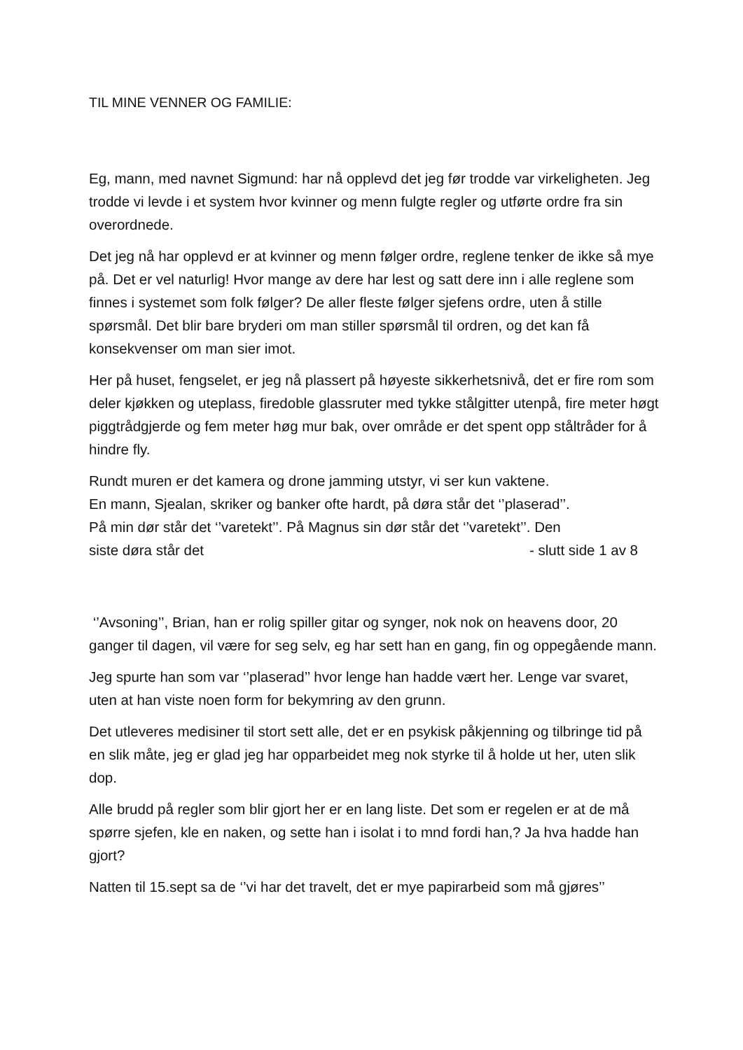TIL MINE VENNER OG FAMILIE:
Eg, mann, med navnet Sigmund: har nå opplevd det jeg før trodde var virkeligheten. Jeg trodde vi levde i et system hvor kvinner og menn fulgte regler og utførte ordre fra sin overordnede.
Det jeg nå har opplevd er at kvinner og menn følger ordre, reglene tenker de ikke så mye på. Det er vel naturlig! Hvor mange av dere har lest og satt dere inn i alle reglene som finnes i systemet som folk følger? De aller fleste følger sjefens ordre, uten å stille spørsmål. Det blir bare bryderi om man stiller spørsmål til ordren, og det kan få konsekvenser om man sier imot.
Her på huset, fengselet, er jeg nå plassert på høyeste sikkerhetsnivå, det er fire rom som deler kjøkken og uteplass, firedoble glassruter med tykke stålgitter utenpå, fire meter høgt piggtrådgjerde og fem meter høg mur bak, over område er det spent opp ståltråder for å hindre fly.
Rundt muren er det kamera og drone jamming utstyr, vi ser kun vaktene.
En mann, Sjealan, skriker og banker ofte hardt, på døra står det ‘’plaserad’’.
På min dør står det ‘’varetekt’’. På Magnus sin dør står det ‘’varetekt’’. Den
siste døra står det - slutt side 1 av 8
‘’Avsoning’’, Brian, han er rolig spiller gitar og synger, nok nok on heavens door, 20 ganger til dagen, vil være for seg selv, eg har sett han en gang, fin og oppegående mann.
Jeg spurte han som var ‘’plaserad’’ hvor lenge han hadde vært her. Lenge var svaret, uten at han viste noen form for bekymring av den grunn.
Det utleveres medisiner til stort sett alle, det er en psykisk påkjenning og tilbringe tid på en slik måte, jeg er glad jeg har opparbeidet meg nok styrke til å holde ut her, uten slik dop.
Alle brudd på regler som blir gjort her er en lang liste. Det som er regelen er at de må spørre sjefen, kle en naken, og sette han i isolat i to mnd fordi han,? Ja hva hadde han gjort?
Natten til 15.sept sa de ‘’vi har det travelt, det er mye papirarbeid som må gjøres’’